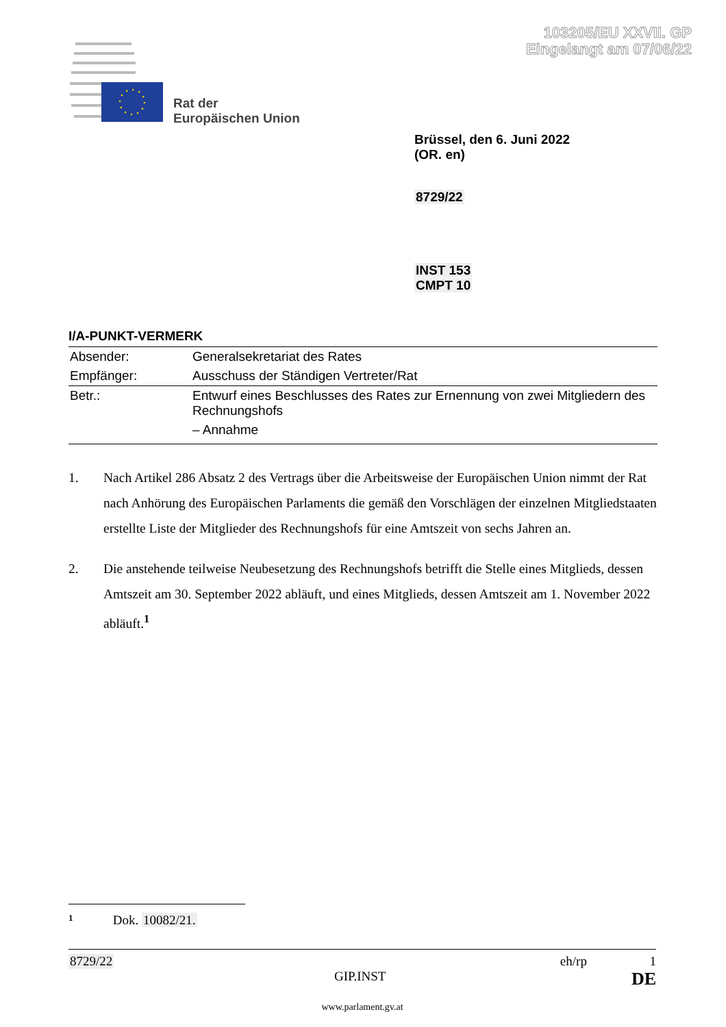103205/EU XXVII. GP
Eingelangt am 07/06/22
Rat der
Europäischen Union
Brüssel, den 6. Juni 2022
(OR. en)
8729/22
INST 153
CMPT 10
I/A-PUNKT-VERMERK
| Absender: | Generalsekretariat des Rates |
| Empfänger: | Ausschuss der Ständigen Vertreter/Rat |
| Betr.: | Entwurf eines Beschlusses des Rates zur Ernennung von zwei Mitgliedern des Rechnungshofs – Annahme |
1. Nach Artikel 286 Absatz 2 des Vertrags über die Arbeitsweise der Europäischen Union nimmt der Rat nach Anhörung des Europäischen Parlaments die gemäß den Vorschlägen der einzelnen Mitgliedstaaten erstellte Liste der Mitglieder des Rechnungshofs für eine Amtszeit von sechs Jahren an.
2. Die anstehende teilweise Neubesetzung des Rechnungshofs betrifft die Stelle eines Mitglieds, dessen Amtszeit am 30. September 2022 abläuft, und eines Mitglieds, dessen Amtszeit am 1. November 2022 abläuft.<sup>1</sup>
1 Dok. 10082/21.
8729/22 eh/rp 1
GIP.INST DE
www.parlament.gv.at